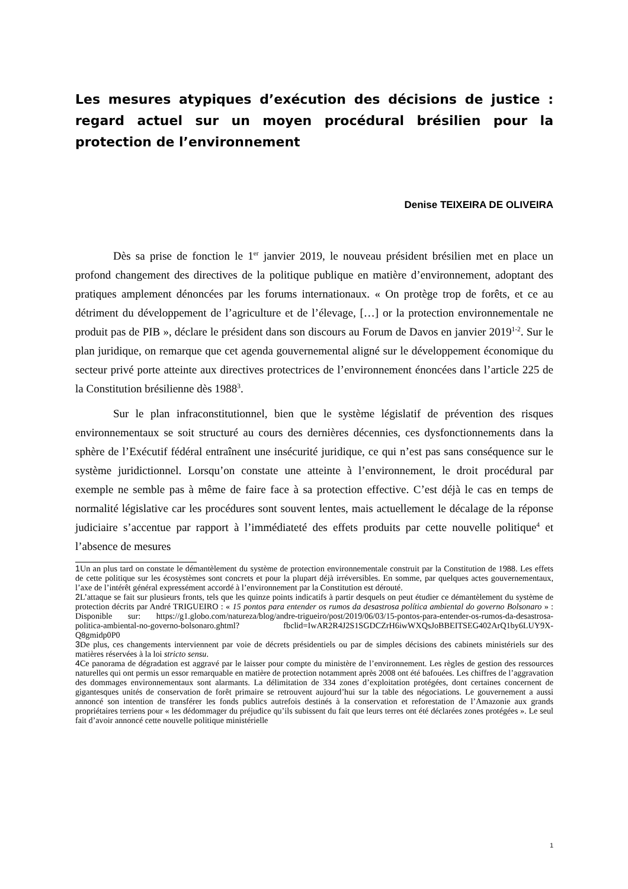Les mesures atypiques d’exécution des décisions de justice : regard actuel sur un moyen procédural brésilien pour la protection de l’environnement
Denise TEIXEIRA DE OLIVEIRA
Dès sa prise de fonction le 1<sup>er</sup> janvier 2019, le nouveau président brésilien met en place un profond changement des directives de la politique publique en matière d’environnement, adoptant des pratiques amplement dénoncées par les forums internationaux. « On protège trop de forêts, et ce au détriment du développement de l’agriculture et de l’élevage, […] or la protection environnementale ne produit pas de PIB », déclare le président dans son discours au Forum de Davos en janvier 2019<sup>1-2</sup>. Sur le plan juridique, on remarque que cet agenda gouvernemental aligné sur le développement économique du secteur privé porte atteinte aux directives protectrices de l’environnement énoncées dans l’article 225 de la Constitution brésilienne dès 1988<sup>3</sup>.
Sur le plan infraconstitutionnel, bien que le système législatif de prévention des risques environnementaux se soit structuré au cours des dernières décennies, ces dysfonctionnements dans la sphère de l’Exécutif fédéral entraînent une insécurité juridique, ce qui n’est pas sans conséquence sur le système juridictionnel. Lorsqu’on constate une atteinte à l’environnement, le droit procédural par exemple ne semble pas à même de faire face à sa protection effective. C’est déjà le cas en temps de normalité législative car les procédures sont souvent lentes, mais actuellement le décalage de la réponse judiciaire s’accentue par rapport à l’immédiateté des effets produits par cette nouvelle politique<sup>4</sup> et l’absence de mesures
1 Un an plus tard on constate le démantèlement du système de protection environnementale construit par la Constitution de 1988. Les effets de cette politique sur les écosystèmes sont concrets et pour la plupart déjà irréversibles. En somme, par quelques actes gouvernementaux, l’axe de l’intérêt général expressément accordé à l’environnement par la Constitution est dérouté.
2 L’attaque se fait sur plusieurs fronts, tels que les quinze points indicatifs à partir desquels on peut étudier ce démantèlement du système de protection décrits par André TRIGUEIRO : « 15 pontos para entender os rumos da desastrosa política ambiental do governo Bolsonaro » : Disponible sur: https://g1.globo.com/natureza/blog/andre-trigueiro/post/2019/06/03/15-pontos-para-entender-os-rumos-da-desastrosa-politica-ambiental-no-governo-bolsonaro.ghtml? fbclid=IwAR2R4J2S1SGDCZrH6iwWXQsJoBBEITSEG402ArQ1by6LUY9X-Q8gmidp0P0
3 De plus, ces changements interviennent par voie de décrets présidentiels ou par de simples décisions des cabinets ministériels sur des matières réservées à la loi stricto sensu.
4 Ce panorama de dégradation est aggravé par le laisser pour compte du ministère de l’environnement. Les règles de gestion des ressources naturelles qui ont permis un essor remarquable en matière de protection notamment après 2008 ont été bafouées. Les chiffres de l’aggravation des dommages environnementaux sont alarmants. La délimitation de 334 zones d’exploitation protégées, dont certaines concernent de gigantesques unités de conservation de forêt primaire se retrouvent aujourd’hui sur la table des négociations. Le gouvernement a aussi annoncé son intention de transférer les fonds publics autrefois destinés à la conservation et reforestation de l’Amazonie aux grands propriétaires terriens pour « les dédommager du préjudice qu’ils subissent du fait que leurs terres ont été déclarées zones protégées ». Le seul fait d’avoir annoncé cette nouvelle politique ministérielle
1